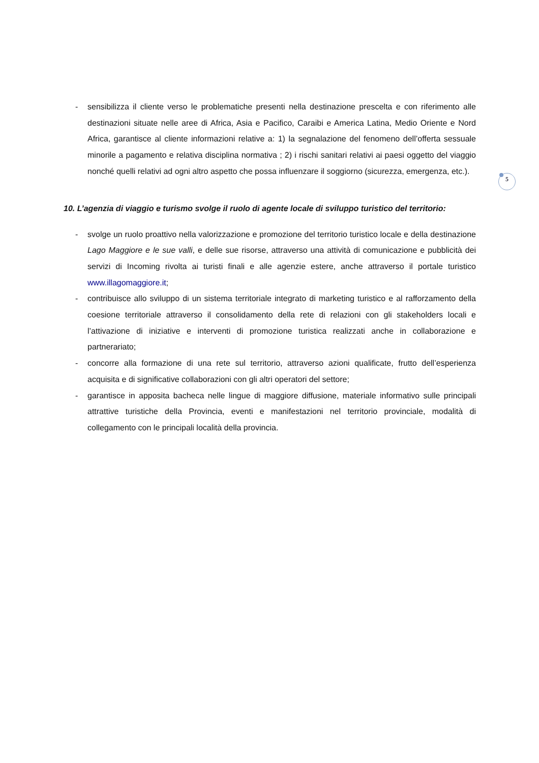- sensibilizza il cliente verso le problematiche presenti nella destinazione prescelta e con riferimento alle destinazioni situate nelle aree di Africa, Asia e Pacifico, Caraibi e America Latina, Medio Oriente e Nord Africa, garantisce al cliente informazioni relative a: 1) la segnalazione del fenomeno dell’offerta sessuale minorile a pagamento e relativa disciplina normativa ; 2) i rischi sanitari relativi ai paesi oggetto del viaggio nonché quelli relativi ad ogni altro aspetto che possa influenzare il soggiorno (sicurezza, emergenza, etc.).
10. L’agenzia di viaggio e turismo svolge il ruolo di agente locale di sviluppo turistico del territorio:
- svolge un ruolo proattivo nella valorizzazione e promozione del territorio turistico locale e della destinazione Lago Maggiore e le sue valli, e delle sue risorse, attraverso una attività di comunicazione e pubblicità dei servizi di Incoming rivolta ai turisti finali e alle agenzie estere, anche attraverso il portale turistico www.illagomaggiore.it;
- contribuisce allo sviluppo di un sistema territoriale integrato di marketing turistico e al rafforzamento della coesione territoriale attraverso il consolidamento della rete di relazioni con gli stakeholders locali e l’attivazione di iniziative e interventi di promozione turistica realizzati anche in collaborazione e partnerariato;
- concorre alla formazione di una rete sul territorio, attraverso azioni qualificate, frutto dell’esperienza acquisita e di significative collaborazioni con gli altri operatori del settore;
- garantisce in apposita bacheca nelle lingue di maggiore diffusione, materiale informativo sulle principali attrattive turistiche della Provincia, eventi e manifestazioni nel territorio provinciale, modalità di collegamento con le principali località della provincia.
5